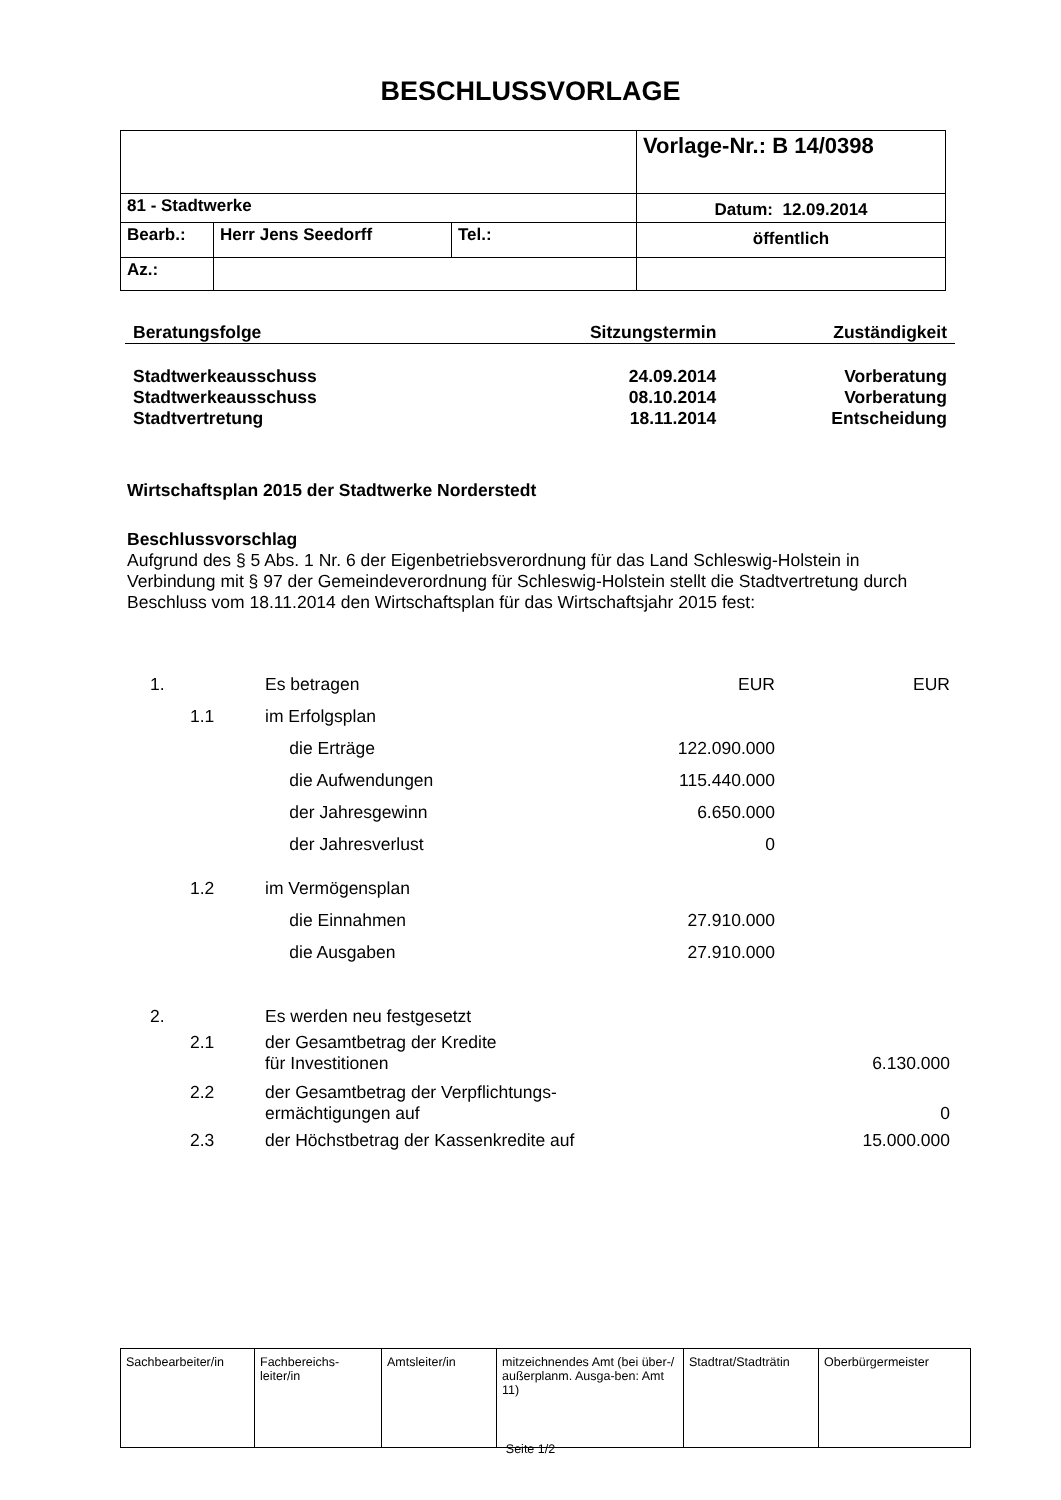BESCHLUSSVORLAGE
| | | | Vorlage-Nr.: B 14/0398 |
| 81 - Stadtwerke | | | Datum: 12.09.2014 |
| Bearb.: | Herr Jens Seedorff | Tel.: | öffentlich |
| Az.: | | | |
| Beratungsfolge | Sitzungstermin | Zuständigkeit |
| Stadtwerkeausschuss | 24.09.2014 | Vorberatung |
| Stadtwerkeausschuss | 08.10.2014 | Vorberatung |
| Stadtvertretung | 18.11.2014 | Entscheidung |
Wirtschaftsplan 2015 der Stadtwerke Norderstedt
Beschlussvorschlag
Aufgrund des § 5 Abs. 1 Nr. 6 der Eigenbetriebsverordnung für das Land Schleswig-Holstein in Verbindung mit § 97 der Gemeindeverordnung für Schleswig-Holstein stellt die Stadtvertretung durch Beschluss vom 18.11.2014 den Wirtschaftsplan für das Wirtschaftsjahr 2015 fest:
| 1. | | Es betragen | EUR | EUR |
| | 1.1 | im Erfolgsplan | | |
| | | die Erträge | 122.090.000 | |
| | | die Aufwendungen | 115.440.000 | |
| | | der Jahresgewinn | 6.650.000 | |
| | | der Jahresverlust | 0 | |
| | 1.2 | im Vermögensplan | | |
| | | die Einnahmen | 27.910.000 | |
| | | die Ausgaben | 27.910.000 | |
| 2. | | Es werden neu festgesetzt | | |
| | 2.1 | der Gesamtbetrag der Kredite für Investitionen | | 6.130.000 |
| | 2.2 | der Gesamtbetrag der Verpflichtungs- ermächtigungen auf | | 0 |
| | 2.3 | der Höchstbetrag der Kassenkredite auf | | 15.000.000 |
| Sachbearbeiter/in | Fachbereichs- leiter/in | Amtsleiter/in | mitzeichnendes Amt (bei über-/ außerplanm. Ausga-ben: Amt 11) | Stadtrat/Stadträtin | Oberbürgermeister |
Seite 1/2